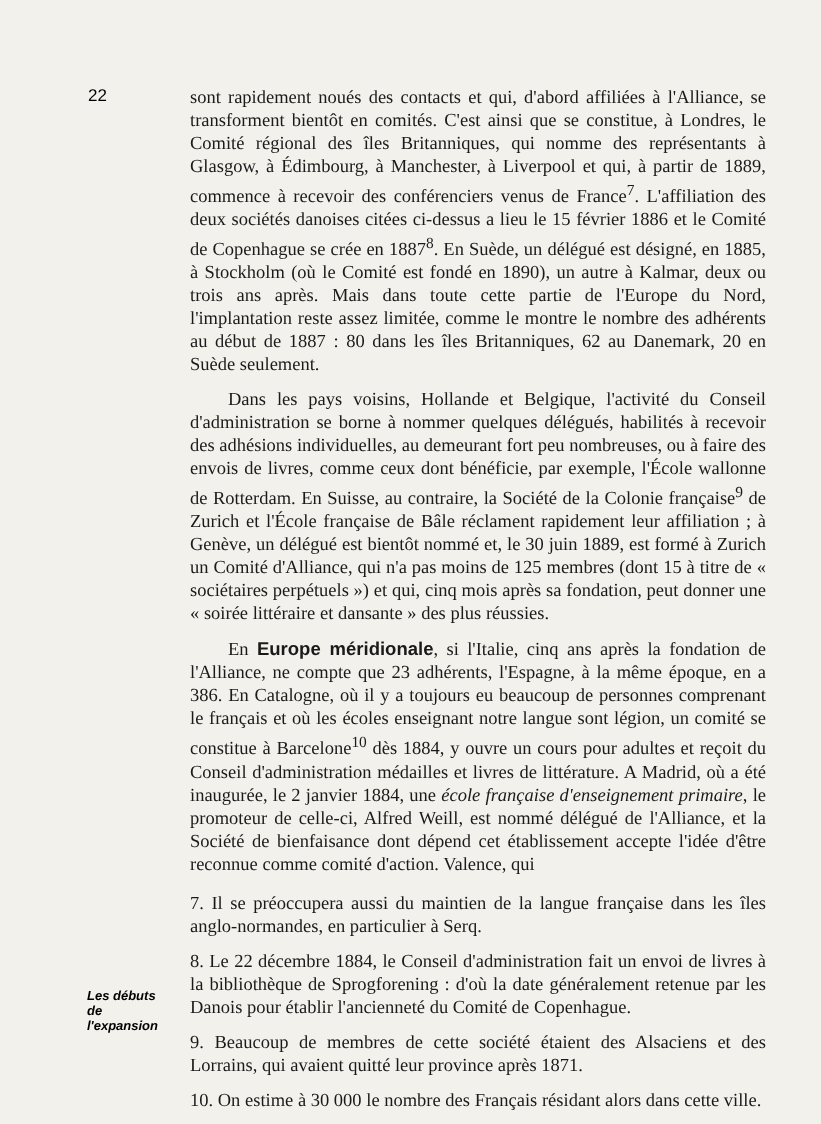22
sont rapidement noués des contacts et qui, d'abord affiliées à l'Alliance, se transforment bientôt en comités. C'est ainsi que se constitue, à Londres, le Comité régional des îles Britanniques, qui nomme des représentants à Glasgow, à Édimbourg, à Manchester, à Liverpool et qui, à partir de 1889, commence à recevoir des conférenciers venus de France<sup>7</sup>. L'affiliation des deux sociétés danoises citées ci-dessus a lieu le 15 février 1886 et le Comité de Copenhague se crée en 1887<sup>8</sup>. En Suède, un délégué est désigné, en 1885, à Stockholm (où le Comité est fondé en 1890), un autre à Kalmar, deux ou trois ans après. Mais dans toute cette partie de l'Europe du Nord, l'implantation reste assez limitée, comme le montre le nombre des adhérents au début de 1887 : 80 dans les îles Britanniques, 62 au Danemark, 20 en Suède seulement.
Dans les pays voisins, Hollande et Belgique, l'activité du Conseil d'administration se borne à nommer quelques délégués, habilités à recevoir des adhésions individuelles, au demeurant fort peu nombreuses, ou à faire des envois de livres, comme ceux dont bénéficie, par exemple, l'École wallonne de Rotterdam. En Suisse, au contraire, la Société de la Colonie française<sup>9</sup> de Zurich et l'École française de Bâle réclament rapidement leur affiliation ; à Genève, un délégué est bientôt nommé et, le 30 juin 1889, est formé à Zurich un Comité d'Alliance, qui n'a pas moins de 125 membres (dont 15 à titre de « sociétaires perpétuels ») et qui, cinq mois après sa fondation, peut donner une « soirée littéraire et dansante » des plus réussies.
En Europe méridionale, si l'Italie, cinq ans après la fondation de l'Alliance, ne compte que 23 adhérents, l'Espagne, à la même époque, en a 386. En Catalogne, où il y a toujours eu beaucoup de personnes comprenant le français et où les écoles enseignant notre langue sont légion, un comité se constitue à Barcelone<sup>10</sup> dès 1884, y ouvre un cours pour adultes et reçoit du Conseil d'administration médailles et livres de littérature. A Madrid, où a été inaugurée, le 2 janvier 1884, une école française d'enseignement primaire, le promoteur de celle-ci, Alfred Weill, est nommé délégué de l'Alliance, et la Société de bienfaisance dont dépend cet établissement accepte l'idée d'être reconnue comme comité d'action. Valence, qui
Les débuts
de
l'expansion
7. Il se préoccupera aussi du maintien de la langue française dans les îles anglo-normandes, en particulier à Serq.
8. Le 22 décembre 1884, le Conseil d'administration fait un envoi de livres à la bibliothèque de Sprogforening : d'où la date généralement retenue par les Danois pour établir l'ancienneté du Comité de Copenhague.
9. Beaucoup de membres de cette société étaient des Alsaciens et des Lorrains, qui avaient quitté leur province après 1871.
10. On estime à 30 000 le nombre des Français résidant alors dans cette ville.